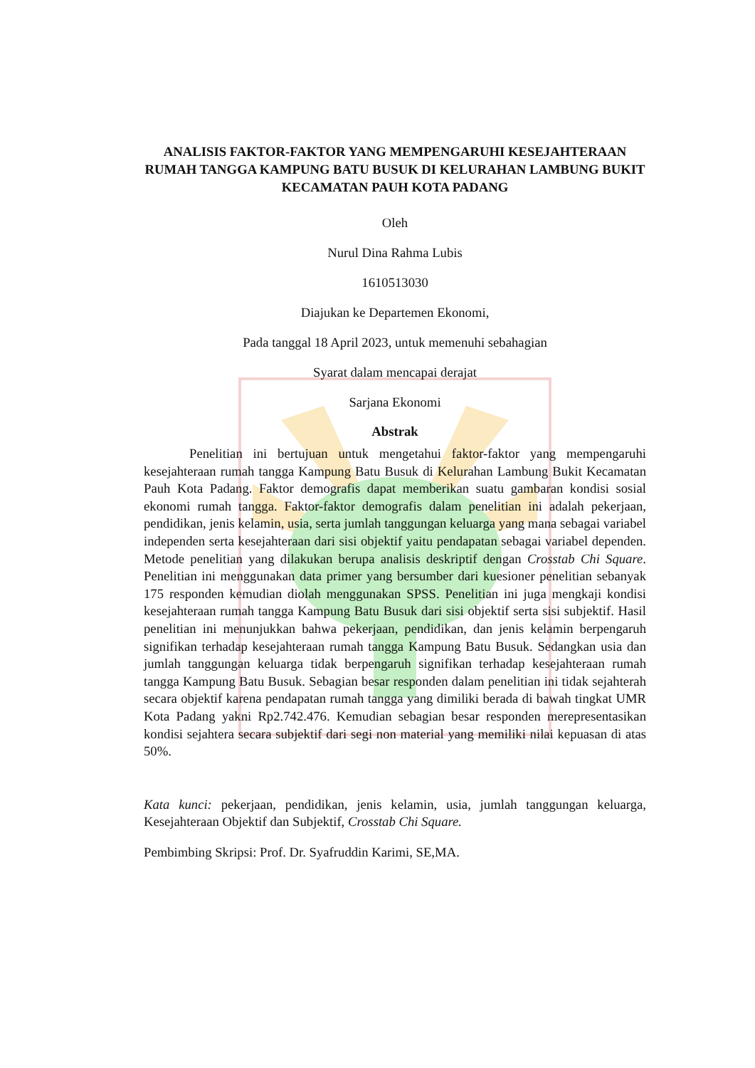ANALISIS FAKTOR-FAKTOR YANG MEMPENGARUHI KESEJAHTERAAN RUMAH TANGGA KAMPUNG BATU BUSUK DI KELURAHAN LAMBUNG BUKIT KECAMATAN PAUH KOTA PADANG
Oleh
Nurul Dina Rahma Lubis
1610513030
Diajukan ke Departemen Ekonomi,
Pada tanggal 18 April 2023, untuk memenuhi sebahagian
Syarat dalam mencapai derajat
Sarjana Ekonomi
Abstrak
Penelitian ini bertujuan untuk mengetahui faktor-faktor yang mempengaruhi kesejahteraan rumah tangga Kampung Batu Busuk di Kelurahan Lambung Bukit Kecamatan Pauh Kota Padang. Faktor demografis dapat memberikan suatu gambaran kondisi sosial ekonomi rumah tangga. Faktor-faktor demografis dalam penelitian ini adalah pekerjaan, pendidikan, jenis kelamin, usia, serta jumlah tanggungan keluarga yang mana sebagai variabel independen serta kesejahteraan dari sisi objektif yaitu pendapatan sebagai variabel dependen. Metode penelitian yang dilakukan berupa analisis deskriptif dengan Crosstab Chi Square. Penelitian ini menggunakan data primer yang bersumber dari kuesioner penelitian sebanyak 175 responden kemudian diolah menggunakan SPSS. Penelitian ini juga mengkaji kondisi kesejahteraan rumah tangga Kampung Batu Busuk dari sisi objektif serta sisi subjektif. Hasil penelitian ini menunjukkan bahwa pekerjaan, pendidikan, dan jenis kelamin berpengaruh signifikan terhadap kesejahteraan rumah tangga Kampung Batu Busuk. Sedangkan usia dan jumlah tanggungan keluarga tidak berpengaruh signifikan terhadap kesejahteraan rumah tangga Kampung Batu Busuk. Sebagian besar responden dalam penelitian ini tidak sejahterah secara objektif karena pendapatan rumah tangga yang dimiliki berada di bawah tingkat UMR Kota Padang yakni Rp2.742.476. Kemudian sebagian besar responden merepresentasikan kondisi sejahtera secara subjektif dari segi non material yang memiliki nilai kepuasan di atas 50%.
Kata kunci: pekerjaan, pendidikan, jenis kelamin, usia, jumlah tanggungan keluarga, Kesejahteraan Objektif dan Subjektif, Crosstab Chi Square.
Pembimbing Skripsi: Prof. Dr. Syafruddin Karimi, SE,MA.